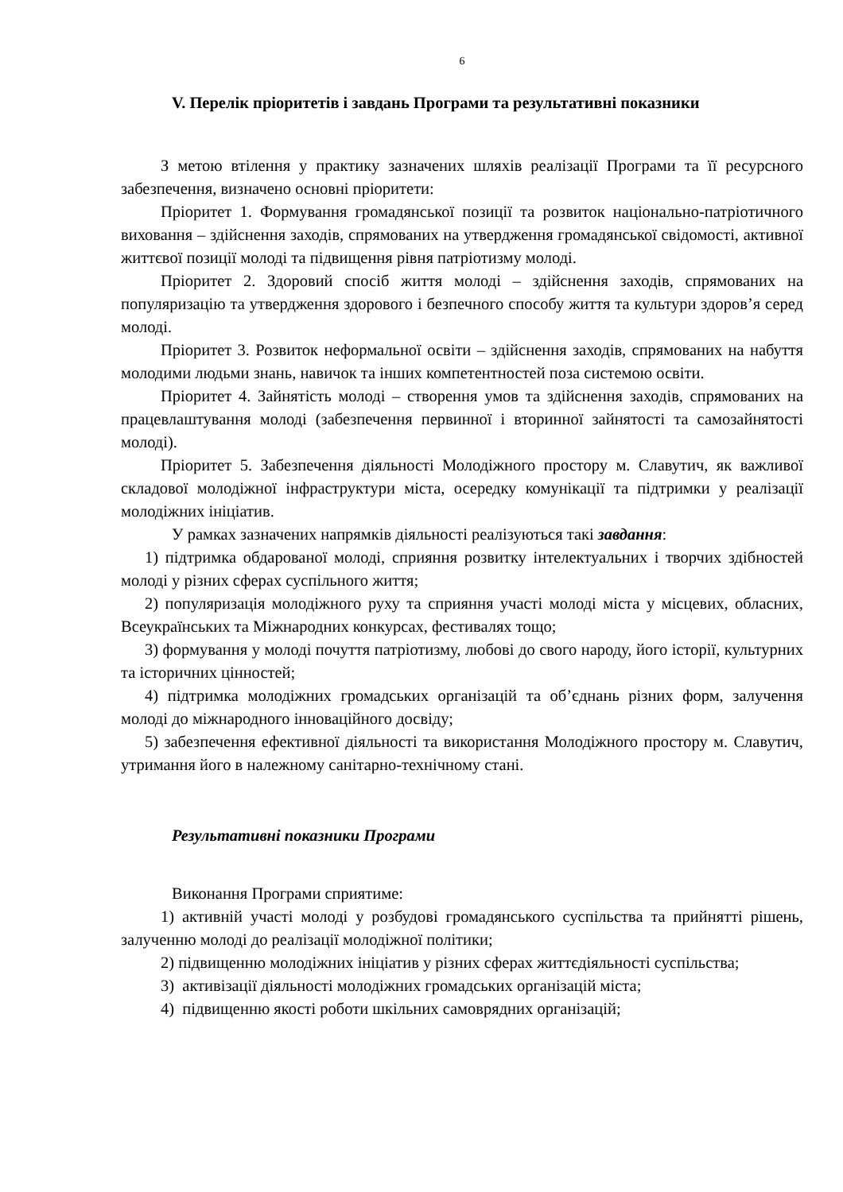6
V. Перелік пріоритетів і завдань Програми та результативні показники
З метою втілення у практику зазначених шляхів реалізації Програми та її ресурсного забезпечення, визначено основні пріоритети:
Пріоритет 1. Формування громадянської позиції та розвиток національно-патріотичного виховання – здійснення заходів, спрямованих на утвердження громадянської свідомості, активної життєвої позиції молоді та підвищення рівня патріотизму молоді.
Пріоритет 2. Здоровий спосіб життя молоді – здійснення заходів, спрямованих на популяризацію та утвердження здорового і безпечного способу життя та культури здоров’я серед молоді.
Пріоритет 3. Розвиток неформальної освіти – здійснення заходів, спрямованих на набуття молодими людьми знань, навичок та інших компетентностей поза системою освіти.
Пріоритет 4. Зайнятість молоді – створення умов та здійснення заходів, спрямованих на працевлаштування молоді (забезпечення первинної і вторинної зайнятості та самозайнятості молоді).
Пріоритет 5. Забезпечення діяльності Молодіжного простору м. Славутич, як важливої складової молодіжної інфраструктури міста, осередку комунікації та підтримки у реалізації молодіжних ініціатив.
У рамках зазначених напрямків діяльності реалізуються такі завдання:
1) підтримка обдарованої молоді, сприяння розвитку інтелектуальних і творчих здібностей молоді у різних сферах суспільного життя;
2) популяризація молодіжного руху та сприяння участі молоді міста у місцевих, обласних, Всеукраїнських та Міжнародних конкурсах, фестивалях тощо;
3) формування у молоді почуття патріотизму, любові до свого народу, його історії, культурних та історичних цінностей;
4) підтримка молодіжних громадських організацій та об’єднань різних форм, залучення молоді до міжнародного інноваційного досвіду;
5) забезпечення ефективної діяльності та використання Молодіжного простору м. Славутич, утримання його в належному санітарно-технічному стані.
Результативні показники Програми
Виконання Програми сприятиме:
1) активній участі молоді у розбудові громадянського суспільства та прийнятті рішень, залученню молоді до реалізації молодіжної політики;
2) підвищенню молодіжних ініціатив у різних сферах життєдіяльності суспільства;
3) активізації діяльності молодіжних громадських організацій міста;
4) підвищенню якості роботи шкільних самоврядних організацій;